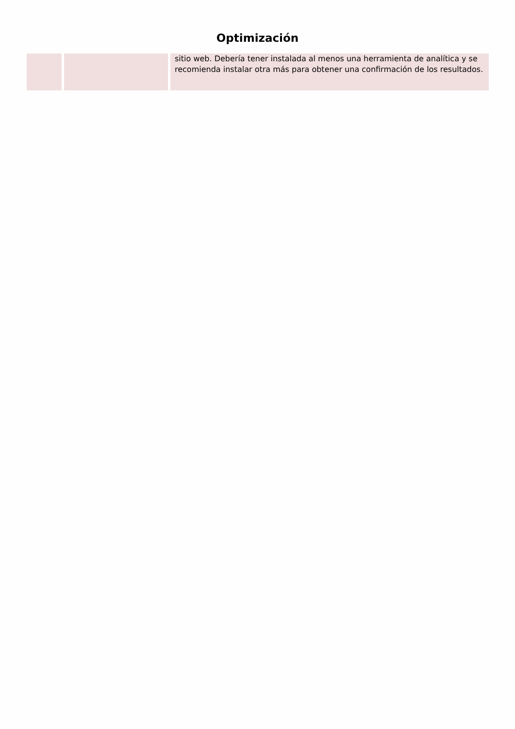Optimización
| | | sitio web. Debería tener instalada al menos una herramienta de analítica y se recomienda instalar otra más para obtener una confirmación de los resultados. |